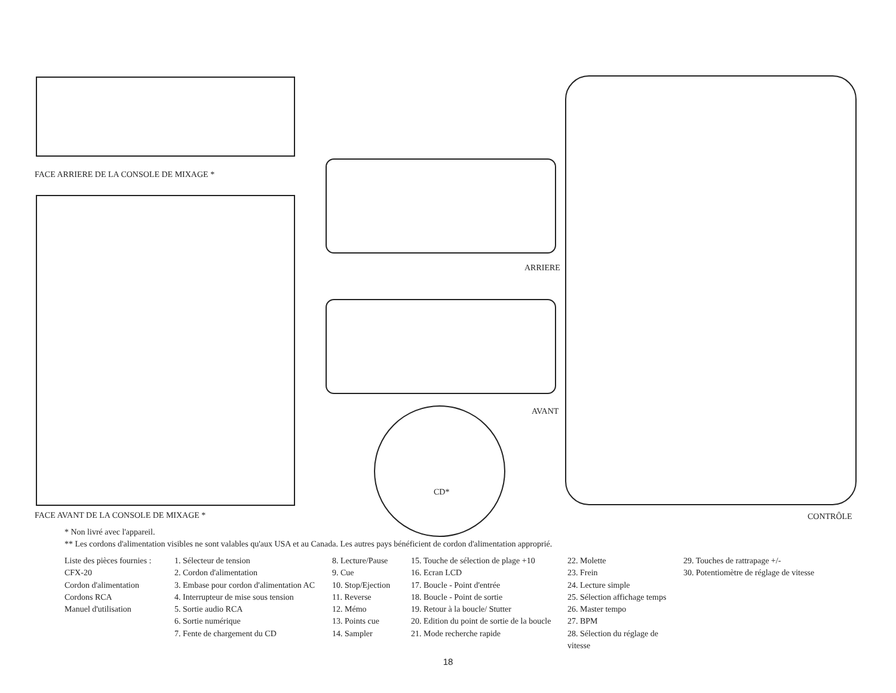FACE ARRIERE DE LA CONSOLE DE MIXAGE *
FACE AVANT DE LA CONSOLE DE MIXAGE *
ARRIERE
AVANT
CD*
CONTRÔLE
* Non livré avec l'appareil.
** Les cordons d'alimentation visibles ne sont valables qu'aux USA et au Canada. Les autres pays bénéficient de cordon d'alimentation approprié.
Liste des pièces fournies :
CFX-20
Cordon d'alimentation
Cordons RCA
Manuel d'utilisation
1. Sélecteur de tension
2. Cordon d'alimentation
3. Embase pour cordon d'alimentation AC
4. Interrupteur de mise sous tension
5. Sortie audio RCA
6. Sortie numérique
7. Fente de chargement du CD
8. Lecture/Pause
9. Cue
10. Stop/Ejection
11. Reverse
12. Mémo
13. Points cue
14. Sampler
15. Touche de sélection de plage +10
16. Ecran LCD
17. Boucle - Point d'entrée
18. Boucle - Point de sortie
19. Retour à la boucle/ Stutter
20. Edition du point de sortie de la boucle
21. Mode recherche rapide
22. Molette
23. Frein
24. Lecture simple
25. Sélection affichage temps
26. Master tempo
27. BPM
28. Sélection du réglage de vitesse
29. Touches de rattrapage +/-
30. Potentiomètre de réglage de vitesse
18